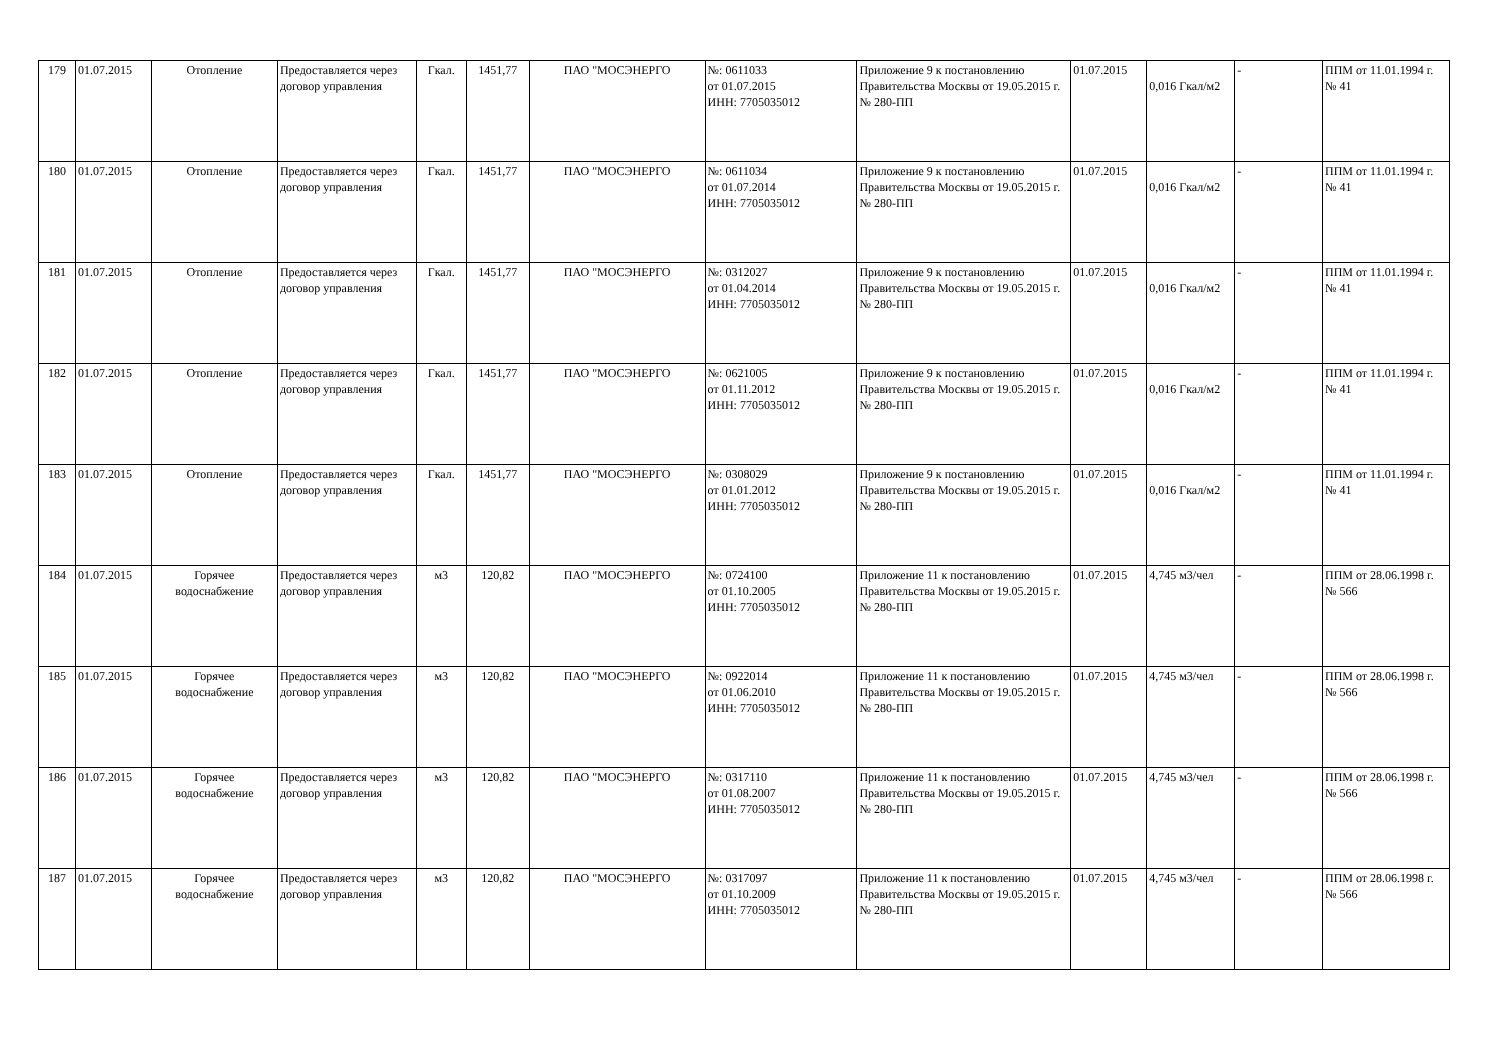| 179 | 01.07.2015 | Отопление | Предоставляется через договор управления | Гкал. | 1451,77 | ПАО "МОСЭНЕРГО | №: 0611033 от 01.07.2015 ИНН: 7705035012 | Приложение 9 к постановлению Правительства Москвы от 19.05.2015 г. № 280-ПП | 01.07.2015 | 0,016 Гкал/м2 | - | ППМ от 11.01.1994 г. № 41 |
| 180 | 01.07.2015 | Отопление | Предоставляется через договор управления | Гкал. | 1451,77 | ПАО "МОСЭНЕРГО | №: 0611034 от 01.07.2014 ИНН: 7705035012 | Приложение 9 к постановлению Правительства Москвы от 19.05.2015 г. № 280-ПП | 01.07.2015 | 0,016 Гкал/м2 | - | ППМ от 11.01.1994 г. № 41 |
| 181 | 01.07.2015 | Отопление | Предоставляется через договор управления | Гкал. | 1451,77 | ПАО "МОСЭНЕРГО | №: 0312027 от 01.04.2014 ИНН: 7705035012 | Приложение 9 к постановлению Правительства Москвы от 19.05.2015 г. № 280-ПП | 01.07.2015 | 0,016 Гкал/м2 | - | ППМ от 11.01.1994 г. № 41 |
| 182 | 01.07.2015 | Отопление | Предоставляется через договор управления | Гкал. | 1451,77 | ПАО "МОСЭНЕРГО | №: 0621005 от 01.11.2012 ИНН: 7705035012 | Приложение 9 к постановлению Правительства Москвы от 19.05.2015 г. № 280-ПП | 01.07.2015 | 0,016 Гкал/м2 | - | ППМ от 11.01.1994 г. № 41 |
| 183 | 01.07.2015 | Отопление | Предоставляется через договор управления | Гкал. | 1451,77 | ПАО "МОСЭНЕРГО | №: 0308029 от 01.01.2012 ИНН: 7705035012 | Приложение 9 к постановлению Правительства Москвы от 19.05.2015 г. № 280-ПП | 01.07.2015 | 0,016 Гкал/м2 | - | ППМ от 11.01.1994 г. № 41 |
| 184 | 01.07.2015 | Горячее водоснабжение | Предоставляется через договор управления | м3 | 120,82 | ПАО "МОСЭНЕРГО | №: 0724100 от 01.10.2005 ИНН: 7705035012 | Приложение 11 к постановлению Правительства Москвы от 19.05.2015 г. № 280-ПП | 01.07.2015 | 4,745 м3/чел | - | ППМ от 28.06.1998 г. № 566 |
| 185 | 01.07.2015 | Горячее водоснабжение | Предоставляется через договор управления | м3 | 120,82 | ПАО "МОСЭНЕРГО | №: 0922014 от 01.06.2010 ИНН: 7705035012 | Приложение 11 к постановлению Правительства Москвы от 19.05.2015 г. № 280-ПП | 01.07.2015 | 4,745 м3/чел | - | ППМ от 28.06.1998 г. № 566 |
| 186 | 01.07.2015 | Горячее водоснабжение | Предоставляется через договор управления | м3 | 120,82 | ПАО "МОСЭНЕРГО | №: 0317110 от 01.08.2007 ИНН: 7705035012 | Приложение 11 к постановлению Правительства Москвы от 19.05.2015 г. № 280-ПП | 01.07.2015 | 4,745 м3/чел | - | ППМ от 28.06.1998 г. № 566 |
| 187 | 01.07.2015 | Горячее водоснабжение | Предоставляется через договор управления | м3 | 120,82 | ПАО "МОСЭНЕРГО | №: 0317097 от 01.10.2009 ИНН: 7705035012 | Приложение 11 к постановлению Правительства Москвы от 19.05.2015 г. № 280-ПП | 01.07.2015 | 4,745 м3/чел | - | ППМ от 28.06.1998 г. № 566 |